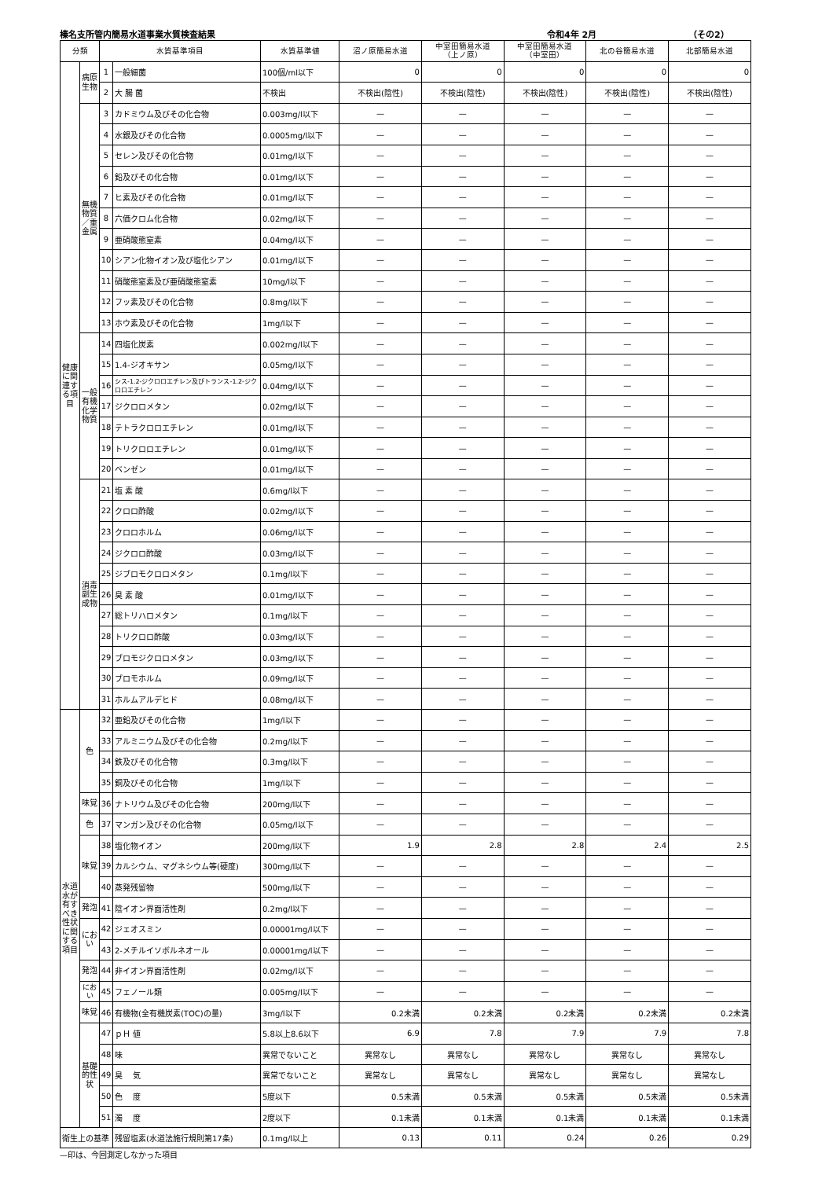榛名支所管内簡易水道事業水質検査結果 令和4年 2月 （その2）
| 分類 | | 水質基準項目 | | 水質基準値 | 沼ノ原簡易水道 | 中室田簡易水道 （上ノ原） | 中室田簡易水道 （中室田） | 北の谷簡易水道 | 北部簡易水道 |
| --- | --- | --- | --- | --- | --- | --- | --- | --- | --- |
| 健康に関連する項目 | 病原生物 | 1 | 一般細菌 | 100個/ml以下 | 0 | 0 | 0 | 0 | 0 |
| | | 2 | 大 腸 菌 | 不検出 | 不検出(陰性) | 不検出(陰性) | 不検出(陰性) | 不検出(陰性) | 不検出(陰性) |
| | 無機物質／重金属 | 3 | カドミウム及びその化合物 | 0.003mg/l以下 | — | — | — | — | — |
| | | 4 | 水銀及びその化合物 | 0.0005mg/l以下 | — | — | — | — | — |
| | | 5 | セレン及びその化合物 | 0.01mg/l以下 | — | — | — | — | — |
| | | 6 | 鉛及びその化合物 | 0.01mg/l以下 | — | — | — | — | — |
| | | 7 | ヒ素及びその化合物 | 0.01mg/l以下 | — | — | — | — | — |
| | | 8 | 六価クロム化合物 | 0.02mg/l以下 | — | — | — | — | — |
| | | 9 | 亜硝酸態窒素 | 0.04mg/l以下 | — | — | — | — | — |
| | | 10 | シアン化物イオン及び塩化シアン | 0.01mg/l以下 | — | — | — | — | — |
| | | 11 | 硝酸態窒素及び亜硝酸態窒素 | 10mg/l以下 | — | — | — | — | — |
| | | 12 | フッ素及びその化合物 | 0.8mg/l以下 | — | — | — | — | — |
| | | 13 | ホウ素及びその化合物 | 1mg/l以下 | — | — | — | — | — |
| | 一般有機化学物質 | 14 | 四塩化炭素 | 0.002mg/l以下 | — | — | — | — | — |
| | | 15 | 1.4-ジオキサン | 0.05mg/l以下 | — | — | — | — | — |
| | | 16 | シス-1.2-ジクロロエチレン及びトランス-1.2-ジクロロエチレン | 0.04mg/l以下 | — | — | — | — | — |
| | | 17 | ジクロロメタン | 0.02mg/l以下 | — | — | — | — | — |
| | | 18 | テトラクロロエチレン | 0.01mg/l以下 | — | — | — | — | — |
| | | 19 | トリクロロエチレン | 0.01mg/l以下 | — | — | — | — | — |
| | | 20 | ベンゼン | 0.01mg/l以下 | — | — | — | — | — |
| | 消毒副生成物 | 21 | 塩 素 酸 | 0.6mg/l以下 | — | — | — | — | — |
| | | 22 | クロロ酢酸 | 0.02mg/l以下 | — | — | — | — | — |
| | | 23 | クロロホルム | 0.06mg/l以下 | — | — | — | — | — |
| | | 24 | ジクロロ酢酸 | 0.03mg/l以下 | — | — | — | — | — |
| | | 25 | ジブロモクロロメタン | 0.1mg/l以下 | — | — | — | — | — |
| | | 26 | 臭 素 酸 | 0.01mg/l以下 | — | — | — | — | — |
| | | 27 | 総トリハロメタン | 0.1mg/l以下 | — | — | — | — | — |
| | | 28 | トリクロロ酢酸 | 0.03mg/l以下 | — | — | — | — | — |
| | | 29 | ブロモジクロロメタン | 0.03mg/l以下 | — | — | — | — | — |
| | | 30 | ブロモホルム | 0.09mg/l以下 | — | — | — | — | — |
| | | 31 | ホルムアルデヒド | 0.08mg/l以下 | — | — | — | — | — |
| 水道水が有すべき性状に関する項目 | 色 | 32 | 亜鉛及びその化合物 | 1mg/l以下 | — | — | — | — | — |
| | | 33 | アルミニウム及びその化合物 | 0.2mg/l以下 | — | — | — | — | — |
| | | 34 | 鉄及びその化合物 | 0.3mg/l以下 | — | — | — | — | — |
| | | 35 | 銅及びその化合物 | 1mg/l以下 | — | — | — | — | — |
| | 味覚 | 36 | ナトリウム及びその化合物 | 200mg/l以下 | — | — | — | — | — |
| | 色 | 37 | マンガン及びその化合物 | 0.05mg/l以下 | — | — | — | — | — |
| | 味覚 | 38 | 塩化物イオン | 200mg/l以下 | 1.9 | 2.8 | 2.8 | 2.4 | 2.5 |
| | | 39 | カルシウム、マグネシウム等(硬度) | 300mg/l以下 | — | — | — | — | — |
| | | 40 | 蒸発残留物 | 500mg/l以下 | — | — | — | — | — |
| | 発泡 | 41 | 陰イオン界面活性剤 | 0.2mg/l以下 | — | — | — | — | — |
| | におい | 42 | ジェオスミン | 0.00001mg/l以下 | — | — | — | — | — |
| | | 43 | 2-メチルイソボルネオール | 0.00001mg/l以下 | — | — | — | — | — |
| | 発泡 | 44 | 非イオン界面活性剤 | 0.02mg/l以下 | — | — | — | — | — |
| | におい | 45 | フェノール類 | 0.005mg/l以下 | — | — | — | — | — |
| | 味覚 | 46 | 有機物(全有機炭素(TOC)の量) | 3mg/l以下 | 0.2未満 | 0.2未満 | 0.2未満 | 0.2未満 | 0.2未満 |
| | 基礎的性状 | 47 | ｐＨ 値 | 5.8以上8.6以下 | 6.9 | 7.8 | 7.9 | 7.9 | 7.8 |
| | | 48 | 味 | 異常でないこと | 異常なし | 異常なし | 異常なし | 異常なし | 異常なし |
| | | 49 | 臭 気 | 異常でないこと | 異常なし | 異常なし | 異常なし | 異常なし | 異常なし |
| | | 50 | 色 度 | 5度以下 | 0.5未満 | 0.5未満 | 0.5未満 | 0.5未満 | 0.5未満 |
| | | 51 | 濁 度 | 2度以下 | 0.1未満 | 0.1未満 | 0.1未満 | 0.1未満 | 0.1未満 |
| 衛生上の基準 | | | 残留塩素(水道法施行規則第17条) | 0.1mg/l以上 | 0.13 | 0.11 | 0.24 | 0.26 | 0.29 |
—印は、今回測定しなかった項目